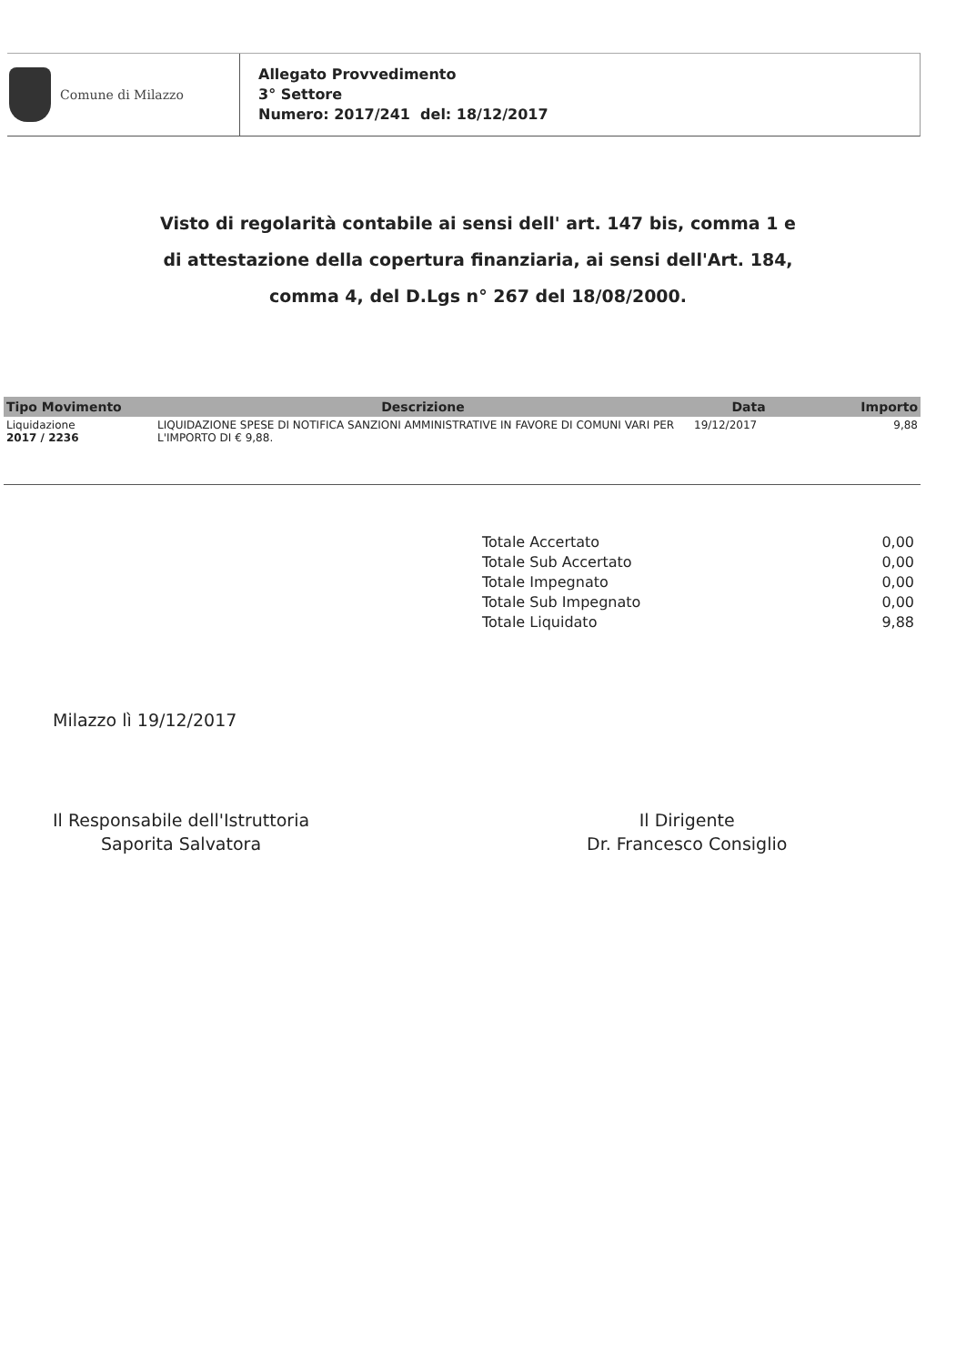Comune di Milazzo
Allegato Provvedimento
3° Settore
Numero: 2017/241 del: 18/12/2017
Visto di regolarità contabile ai sensi dell' art. 147 bis, comma 1 e
di attestazione della copertura finanziaria, ai sensi dell'Art. 184,
comma 4, del D.Lgs n° 267 del 18/08/2000.
| Tipo Movimento | Descrizione | Data | Importo |
| --- | --- | --- | --- |
| Liquidazione 2017 / 2236 | LIQUIDAZIONE SPESE DI NOTIFICA SANZIONI AMMINISTRATIVE IN FAVORE DI COMUNI VARI PER L'IMPORTO DI € 9,88. | 19/12/2017 | 9,88 |
Totale Accertato 0,00
Totale Sub Accertato 0,00
Totale Impegnato 0,00
Totale Sub Impegnato 0,00
Totale Liquidato 9,88
Milazzo lì 19/12/2017
Il Responsabile dell'Istruttoria
Saporita Salvatora
Il Dirigente
Dr. Francesco Consiglio